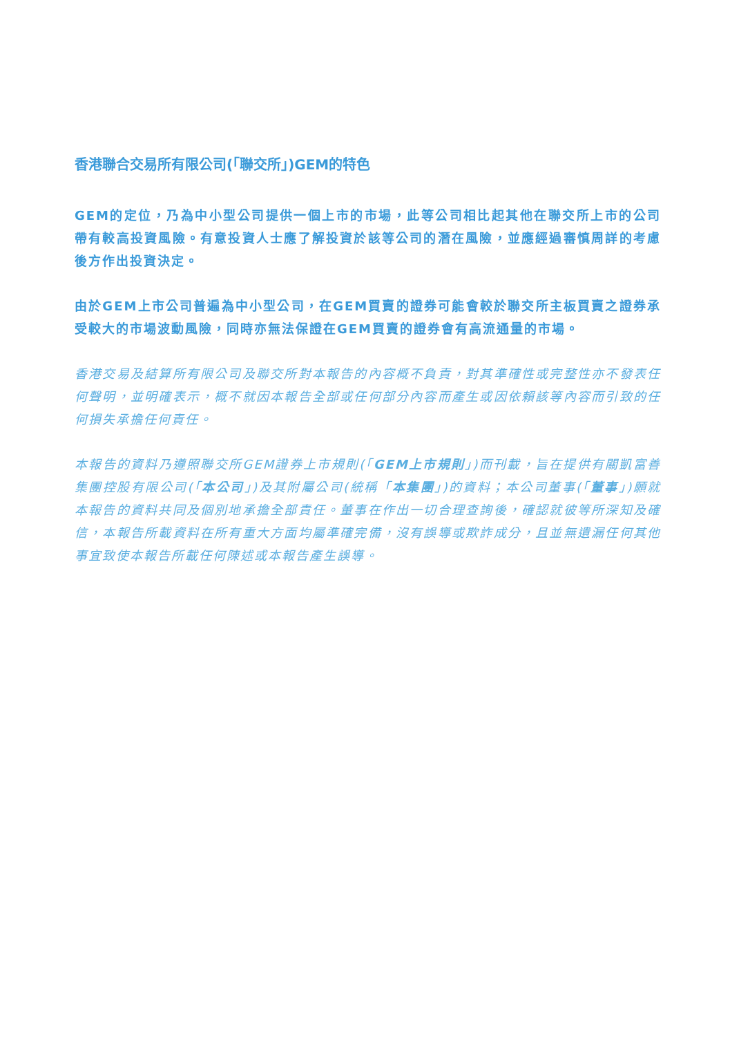香港聯合交易所有限公司(「聯交所」)GEM的特色
GEM的定位，乃為中小型公司提供一個上市的市場，此等公司相比起其他在聯交所上市的公司帶有較高投資風險。有意投資人士應了解投資於該等公司的潛在風險，並應經過審慎周詳的考慮後方作出投資決定。
由於GEM上市公司普遍為中小型公司，在GEM買賣的證券可能會較於聯交所主板買賣之證券承受較大的市場波動風險，同時亦無法保證在GEM買賣的證券會有高流通量的市場。
香港交易及結算所有限公司及聯交所對本報告的內容概不負責，對其準確性或完整性亦不發表任何聲明，並明確表示，概不就因本報告全部或任何部分內容而產生或因依賴該等內容而引致的任何損失承擔任何責任。
本報告的資料乃遵照聯交所GEM證券上市規則(「GEM上市規則」)而刊載，旨在提供有關凱富善集團控股有限公司(「本公司」)及其附屬公司(統稱「本集團」)的資料；本公司董事(「董事」)願就本報告的資料共同及個別地承擔全部責任。董事在作出一切合理查詢後，確認就彼等所深知及確信，本報告所載資料在所有重大方面均屬準確完備，沒有誤導或欺詐成分，且並無遺漏任何其他事宜致使本報告所載任何陳述或本報告產生誤導。